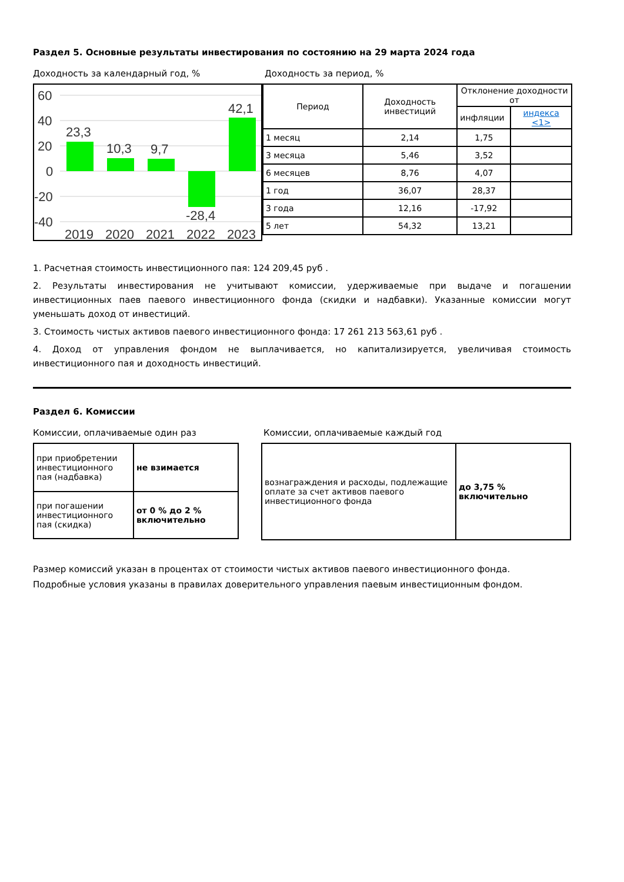Раздел 5. Основные результаты инвестирования по состоянию на 29 марта 2024 года
Доходность за календарный год, %
60
40
20
0
-20
-40
23,3
10,3
9,7
-28,4
42,1
2019
2020
2021
2022
2023
Доходность за период, %
| Период | Доходность инвестиций | Отклонение доходности от | |
| | | инфляции | индекса <1> |
| 1 месяц | 2,14 | 1,75 | |
| 3 месяца | 5,46 | 3,52 | |
| 6 месяцев | 8,76 | 4,07 | |
| 1 год | 36,07 | 28,37 | |
| 3 года | 12,16 | -17,92 | |
| 5 лет | 54,32 | 13,21 | |
1. Расчетная стоимость инвестиционного пая: 124 209,45 руб .
2. Результаты инвестирования не учитывают комиссии, удерживаемые при выдаче и погашении инвестиционных паев паевого инвестиционного фонда (скидки и надбавки). Указанные комиссии могут уменьшать доход от инвестиций.
3. Стоимость чистых активов паевого инвестиционного фонда: 17 261 213 563,61 руб .
4. Доход от управления фондом не выплачивается, но капитализируется, увеличивая стоимость инвестиционного пая и доходность инвестиций.
Раздел 6. Комиссии
Комиссии, оплачиваемые один раз
| при приобретении инвестиционного пая (надбавка) | не взимается |
| при погашении инвестиционного пая (скидка) | от 0 % до 2 % включительно |
Комиссии, оплачиваемые каждый год
| вознаграждения и расходы, подлежащие оплате за счет активов паевого инвестиционного фонда | до 3,75 % включительно |
Размер комиссий указан в процентах от стоимости чистых активов паевого инвестиционного фонда.
Подробные условия указаны в правилах доверительного управления паевым инвестиционным фондом.